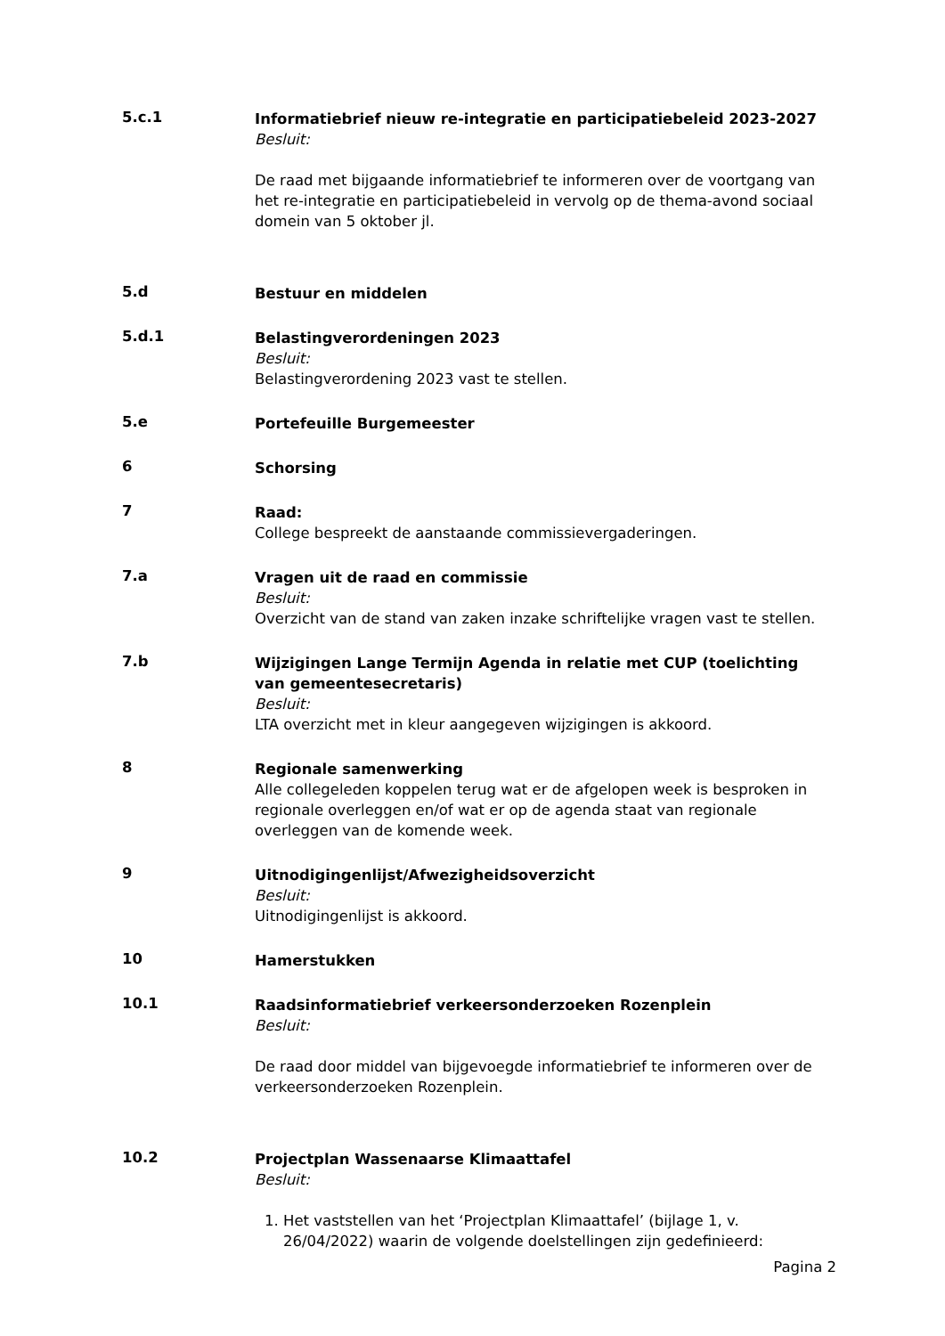5.c.1
Informatiebrief nieuw re-integratie en participatiebeleid 2023-2027
Besluit:
De raad met bijgaande informatiebrief te informeren over de voortgang van het re-integratie en participatiebeleid in vervolg op de thema-avond sociaal domein van 5 oktober jl.
5.d
Bestuur en middelen
5.d.1
Belastingverordeningen 2023
Besluit:
Belastingverordening 2023 vast te stellen.
5.e
Portefeuille Burgemeester
6
Schorsing
7
Raad:
College bespreekt de aanstaande commissievergaderingen.
7.a
Vragen uit de raad en commissie
Besluit:
Overzicht van de stand van zaken inzake schriftelijke vragen vast te stellen.
7.b
Wijzigingen Lange Termijn Agenda in relatie met CUP (toelichting van gemeentesecretaris)
Besluit:
LTA overzicht met in kleur aangegeven wijzigingen is akkoord.
8
Regionale samenwerking
Alle collegeleden koppelen terug wat er de afgelopen week is besproken in regionale overleggen en/of wat er op de agenda staat van regionale overleggen van de komende week.
9
Uitnodigingenlijst/Afwezigheidsoverzicht
Besluit:
Uitnodigingenlijst is akkoord.
10
Hamerstukken
10.1
Raadsinformatiebrief verkeersonderzoeken Rozenplein
Besluit:
De raad door middel van bijgevoegde informatiebrief te informeren over de verkeersonderzoeken Rozenplein.
10.2
Projectplan Wassenaarse Klimaattafel
Besluit:
1. Het vaststellen van het ‘Projectplan Klimaattafel’ (bijlage 1, v. 26/04/2022) waarin de volgende doelstellingen zijn gedefinieerd:
Pagina 2